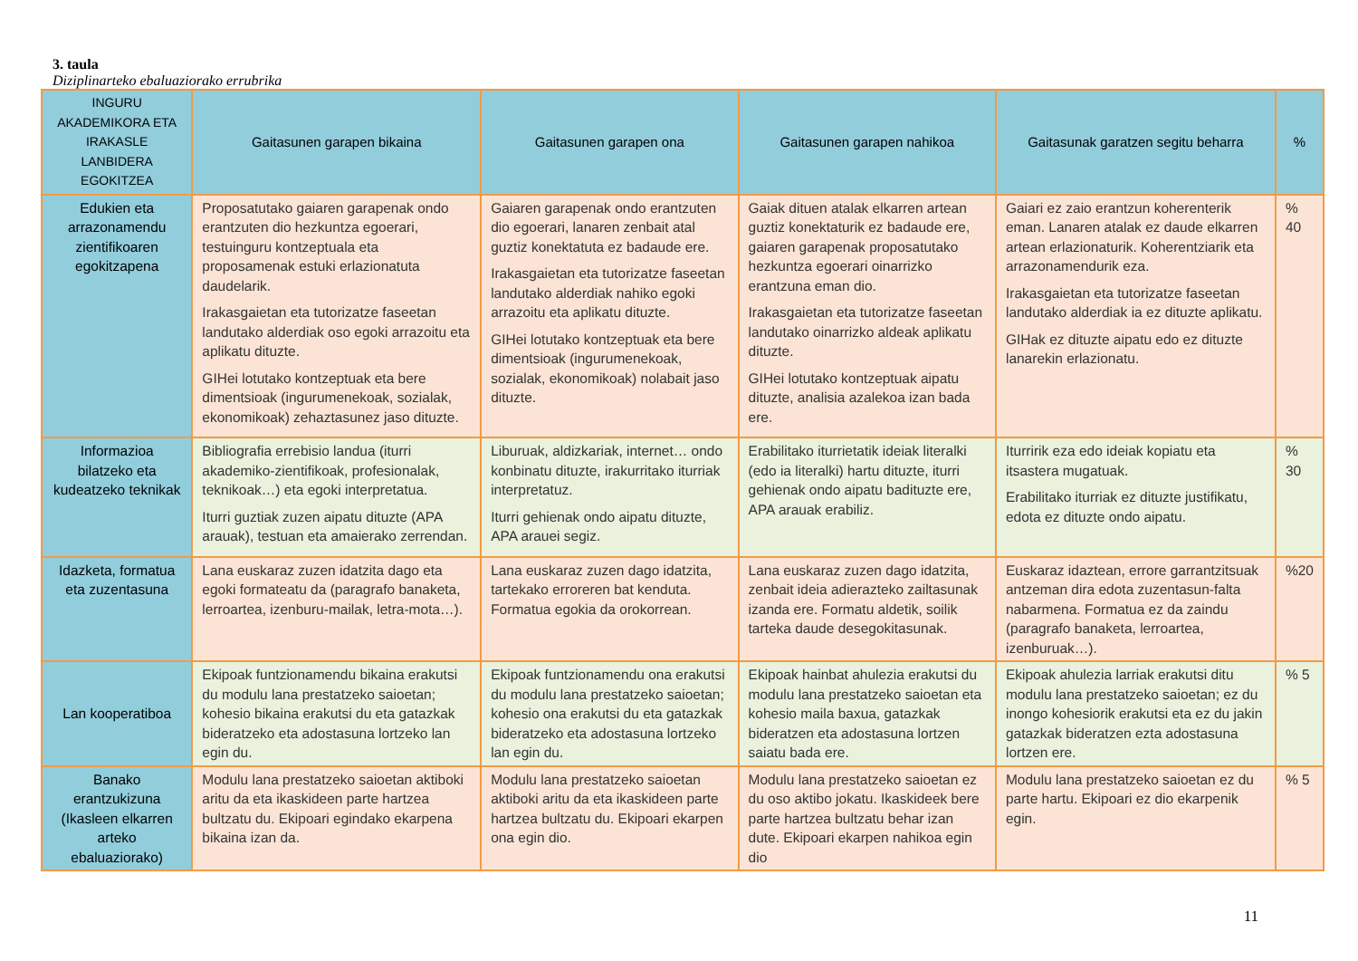3. taula
Diziplinarteko ebaluaziorako errubrika
| INGURU AKADEMIKORA ETA IRAKASLE LANBIDERA EGOKITZEA | Gaitasunen garapen bikaina | Gaitasunen garapen ona | Gaitasunen garapen nahikoa | Gaitasunak garatzen segitu beharra | % |
| --- | --- | --- | --- | --- | --- |
| Edukien eta arrazonamendu zientifikoaren egokitzapena | Proposatutako gaiaren garapenak ondo erantzuten dio hezkuntza egoerari, testuinguru kontzeptuala eta proposamenak estuki erlazionatuta daudelarik. Irakasgaietan eta tutorizatze faseetan landutako alderdiak oso egoki arrazoitu eta aplikatu dituzte. GIHei lotutako kontzeptuak eta bere dimentsioak (ingurumenekoak, sozialak, ekonomikoak) zehaztasunez jaso dituzte. | Gaiaren garapenak ondo erantzuten dio egoerari, lanaren zenbait atal guztiz konektatuta ez badaude ere. Irakasgaietan eta tutorizatze faseetan landutako alderdiak nahiko egoki arrazoitu eta aplikatu dituzte. GIHei lotutako kontzeptuak eta bere dimentsioak (ingurumenekoak, sozialak, ekonomikoak) nolabait jaso dituzte. | Gaiak dituen atalak elkarren artean guztiz konektaturik ez badaude ere, gaiaren garapenak proposatutako hezkuntza egoerari oinarrizko erantzuna eman dio. Irakasgaietan eta tutorizatze faseetan landutako oinarrizko aldeak aplikatu dituzte. GIHei lotutako kontzeptuak aipatu dituzte, analisia azalekoa izan bada ere. | Gaiari ez zaio erantzun koherenterik eman. Lanaren atalak ez daude elkarren artean erlazionaturik. Koherentziarik eta arrazonamendurik eza. Irakasgaietan eta tutorizatze faseetan landutako alderdiak ia ez dituzte aplikatu. GIHak ez dituzte aipatu edo ez dituzte lanarekin erlazionatu. | % 40 |
| Informazioa bilatzeko eta kudeatzeko teknikak | Bibliografia errebisio landua (iturri akademiko-zientifikoak, profesionalak, teknikoak…) eta egoki interpretatua. Iturri guztiak zuzen aipatu dituzte (APA arauak), testuan eta amaierako zerrendan. | Liburuak, aldizkariak, internet… ondo konbinatu dituzte, irakurritako iturriak interpretatuz. Iturri gehienak ondo aipatu dituzte, APA arauei segiz. | Erabilitako iturrietatik ideiak literalki (edo ia literalki) hartu dituzte, iturri gehienak ondo aipatu badituzte ere, APA arauak erabiliz. | Iturririk eza edo ideiak kopiatu eta itsastera mugatuak. Erabilitako iturriak ez dituzte justifikatu, edota ez dituzte ondo aipatu. | % 30 |
| Idazketa, formatua eta zuzentasuna | Lana euskaraz zuzen idatzita dago eta egoki formateatu da (paragrafo banaketa, lerroartea, izenburu-mailak, letra-mota…). | Lana euskaraz zuzen dago idatzita, tartekako erroreren bat kenduta. Formatua egokia da orokorrean. | Lana euskaraz zuzen dago idatzita, zenbait ideia adierazteko zailtasunak izanda ere. Formatu aldetik, soilik tarteka daude desegokitasunak. | Euskaraz idaztean, errore garrantzitsuak antzeman dira edota zuzentasun-falta nabarmena. Formatua ez da zaindu (paragrafo banaketa, lerroartea, izenburuak…). | %20 |
| Lan kooperatiboa | Ekipoak funtzionamendu bikaina erakutsi du modulu lana prestatzeko saioetan; kohesio bikaina erakutsi du eta gatazkak bideratzeko eta adostasuna lortzeko lan egin du. | Ekipoak funtzionamendu ona erakutsi du modulu lana prestatzeko saioetan; kohesio ona erakutsi du eta gatazkak bideratzeko eta adostasuna lortzeko lan egin du. | Ekipoak hainbat ahulezia erakutsi du modulu lana prestatzeko saioetan eta kohesio maila baxua, gatazkak bideratzen eta adostasuna lortzen saiatu bada ere. | Ekipoak ahulezia larriak erakutsi ditu modulu lana prestatzeko saioetan; ez du inongo kohesiorik erakutsi eta ez du jakin gatazkak bideratzen ezta adostasuna lortzen ere. | % 5 |
| Banako erantzukizuna (Ikasleen elkarren arteko ebaluaziorako) | Modulu lana prestatzeko saioetan aktiboki aritu da eta ikaskideen parte hartzea bultzatu du. Ekipoari egindako ekarpena bikaina izan da. | Modulu lana prestatzeko saioetan aktiboki aritu da eta ikaskideen parte hartzea bultzatu du. Ekipoari ekarpen ona egin dio. | Modulu lana prestatzeko saioetan ez du oso aktibo jokatu. Ikaskideek bere parte hartzea bultzatu behar izan dute. Ekipoari ekarpen nahikoa egin dio | Modulu lana prestatzeko saioetan ez du parte hartu. Ekipoari ez dio ekarpenik egin. | % 5 |
11